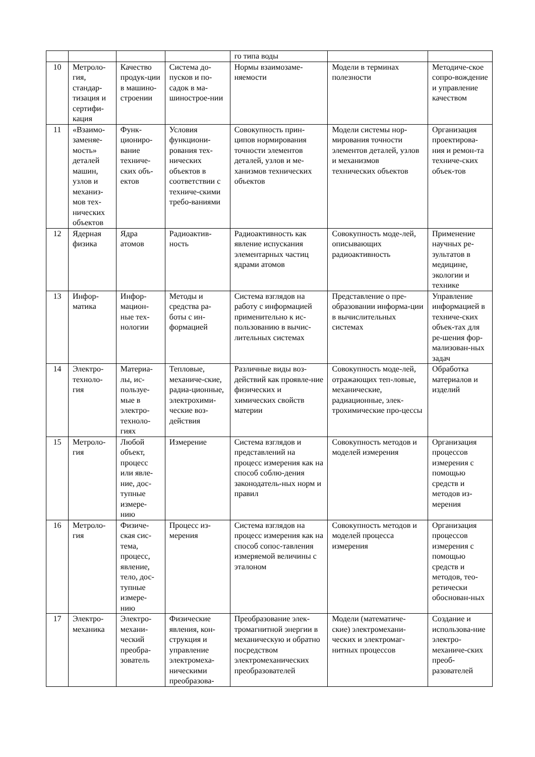| | | | | го типа воды | | |
| 10 | Метроло-гия, стандар-тизация и сертифи-кация | Качество продук-ции в машино-строении | Система до-пусков и по-садок в ма-шинострое-нии | Нормы взаимозаме-няемости | Модели в терминах полезности | Методиче-ское сопро-вождение и управление качеством |
| 11 | «Взаимо-заменяе-мость» деталей машин, узлов и механиз-мов тех-нических объектов | Функ-циониро-вание техниче-ских объ-ектов | Условия функциони-рования тех-нических объектов в соответствии с техниче-скими требо-ваниями | Совокупность прин-ципов нормирования точности элементов деталей, узлов и ме-ханизмов технических объектов | Модели системы нор-мирования точности элементов деталей, узлов и механизмов технических объектов | Организация проектирова-ния и ремон-та техниче-ских объек-тов |
| 12 | Ядерная физика | Ядра атомов | Радиоактив-ность | Радиоактивность как явление испускания элементарных частиц ядрами атомов | Совокупность моде-лей, описывающих радиоактивность | Применение научных ре-зультатов в медицине, экологии и технике |
| 13 | Инфор-матика | Инфор-мацион-ные тех-нологии | Методы и средства ра-боты с ин-формацией | Система взглядов на работу с информацией применительно к ис-пользованию в вычис-лительных системах | Представление о пре-образовании информа-ции в вычислительных системах | Управление информацией в техниче-ских объек-тах для ре-шения фор-мализован-ных задач |
| 14 | Электро-техноло-гия | Материа-лы, ис-пользуе-мые в электро-техноло-гиях | Тепловые, механиче-ские, радиа-ционные, электрохими-ческие воз-действия | Различные виды воз-действий как проявле-ние физических и химических свойств материи | Совокупность моде-лей, отражающих теп-ловые, механические, радиационные, элек-трохимические про-цессы | Обработка материалов и изделий |
| 15 | Метроло-гия | Любой объект, процесс или явле-ние, дос-тупные измере-нию | Измерение | Система взглядов и представлений на процесс измерения как на способ соблю-дения законодатель-ных норм и правил | Совокупность методов и моделей измерения | Организация процессов измерения с помощью средств и методов из-мерения |
| 16 | Метроло-гия | Физиче-ская сис-тема, процесс, явление, тело, дос-тупные измере-нию | Процесс из-мерения | Система взглядов на процесс измерения как на способ сопос-тавления измеряемой величины с эталоном | Совокупность методов и моделей процесса измерения | Организация процессов измерения с помощью средств и методов, тео-ретически обоснован-ных |
| 17 | Электро-механика | Электро-механи-ческий преобра-зователь | Физические явления, кон-струкция и управление электромеха-ническими преобразова- | Преобразование элек-тромагнитной энергии в механическую и обратно посредством электромеханических преобразователей | Модели (математиче-ские) электромехани-ческих и электромаг-нитных процессов | Создание и использова-ние электро-механиче-ских преоб-разователей |